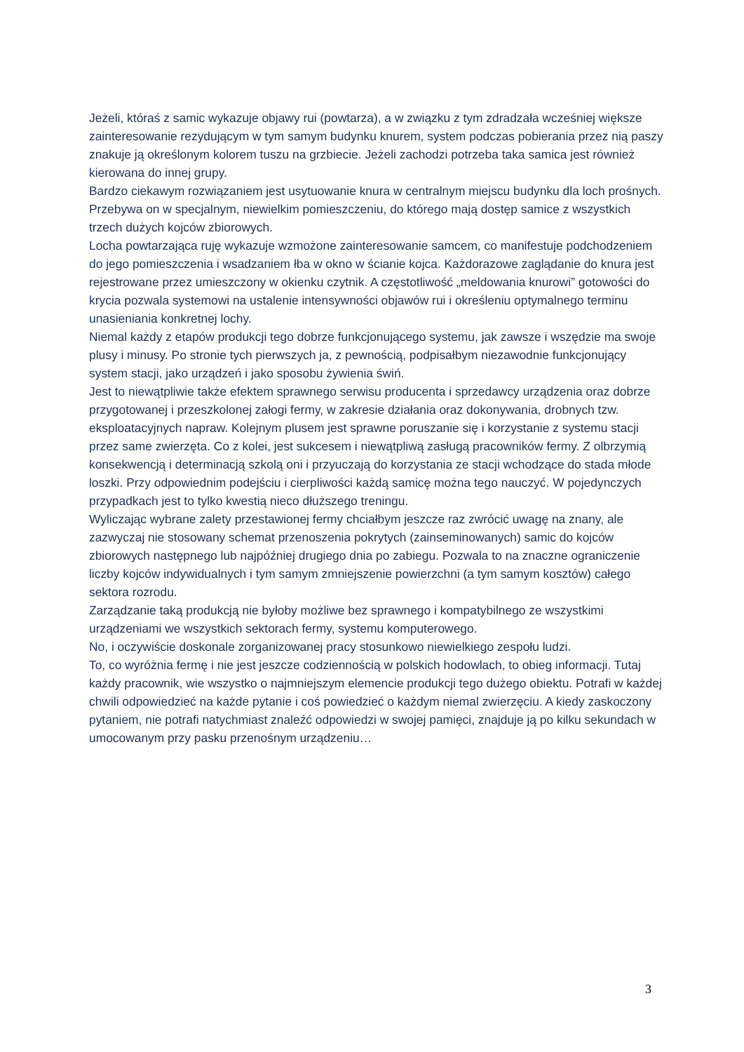Jeżeli, któraś z samic wykazuje objawy rui (powtarza), a w związku z tym zdradzała wcześniej większe zainteresowanie rezydującym w tym samym budynku knurem, system podczas pobierania przez nią paszy znakuje ją określonym kolorem tuszu na grzbiecie. Jeżeli zachodzi potrzeba taka samica jest również kierowana do innej grupy.
Bardzo ciekawym rozwiązaniem jest usytuowanie knura w centralnym miejscu budynku dla loch prośnych. Przebywa on w specjalnym, niewielkim pomieszczeniu, do którego mają dostęp samice z wszystkich trzech dużych kojców zbiorowych.
Locha powtarzająca ruję wykazuje wzmożone zainteresowanie samcem, co manifestuje podchodzeniem do jego pomieszczenia i wsadzaniem łba w okno w ścianie kojca. Każdorazowe zaglądanie do knura jest rejestrowane przez umieszczony w okienku czytnik. A częstotliwość „meldowania knurowi” gotowości do krycia pozwala systemowi na ustalenie intensywności objawów rui i określeniu optymalnego terminu unasieniania konkretnej lochy.
Niemal każdy z etapów produkcji tego dobrze funkcjonującego systemu, jak zawsze i wszędzie ma swoje plusy i minusy. Po stronie tych pierwszych ja, z pewnością, podpisałbym niezawodnie funkcjonujący system stacji, jako urządzeń i jako sposobu żywienia świń.
Jest to niewątpliwie także efektem sprawnego serwisu producenta i sprzedawcy urządzenia oraz dobrze przygotowanej i przeszkolonej załogi fermy, w zakresie działania oraz dokonywania, drobnych tzw. eksploatacyjnych napraw. Kolejnym plusem jest sprawne poruszanie się i korzystanie z systemu stacji przez same zwierzęta. Co z kolei, jest sukcesem i niewątpliwą zasługą pracowników fermy. Z olbrzymią konsekwencją i determinacją szkolą oni i przyuczają do korzystania ze stacji wchodzące do stada młode loszki. Przy odpowiednim podejściu i cierpliwości każdą samicę można tego nauczyć. W pojedynczych przypadkach jest to tylko kwestią nieco dłuższego treningu.
Wyliczając wybrane zalety przestawionej fermy chciałbym jeszcze raz zwrócić uwagę na znany, ale zazwyczaj nie stosowany schemat przenoszenia pokrytych (zainseminowanych) samic do kojców zbiorowych następnego lub najpóźniej drugiego dnia po zabiegu. Pozwala to na znaczne ograniczenie liczby kojców indywidualnych i tym samym zmniejszenie powierzchni (a tym samym kosztów) całego sektora rozrodu.
Zarządzanie taką produkcją nie byłoby możliwe bez sprawnego i kompatybilnego ze wszystkimi urządzeniami we wszystkich sektorach fermy, systemu komputerowego.
No, i oczywiście doskonale zorganizowanej pracy stosunkowo niewielkiego zespołu ludzi.
To, co wyróżnia fermę i nie jest jeszcze codziennością w polskich hodowlach, to obieg informacji. Tutaj każdy pracownik, wie wszystko o najmniejszym elemencie produkcji tego dużego obiektu. Potrafi w każdej chwili odpowiedzieć na każde pytanie i coś powiedzieć o każdym niemal zwierzęciu. A kiedy zaskoczony pytaniem, nie potrafi natychmiast znaleźć odpowiedzi w swojej pamięci, znajduje ją po kilku sekundach w umocowanym przy pasku przenośnym urządzeniu…
3